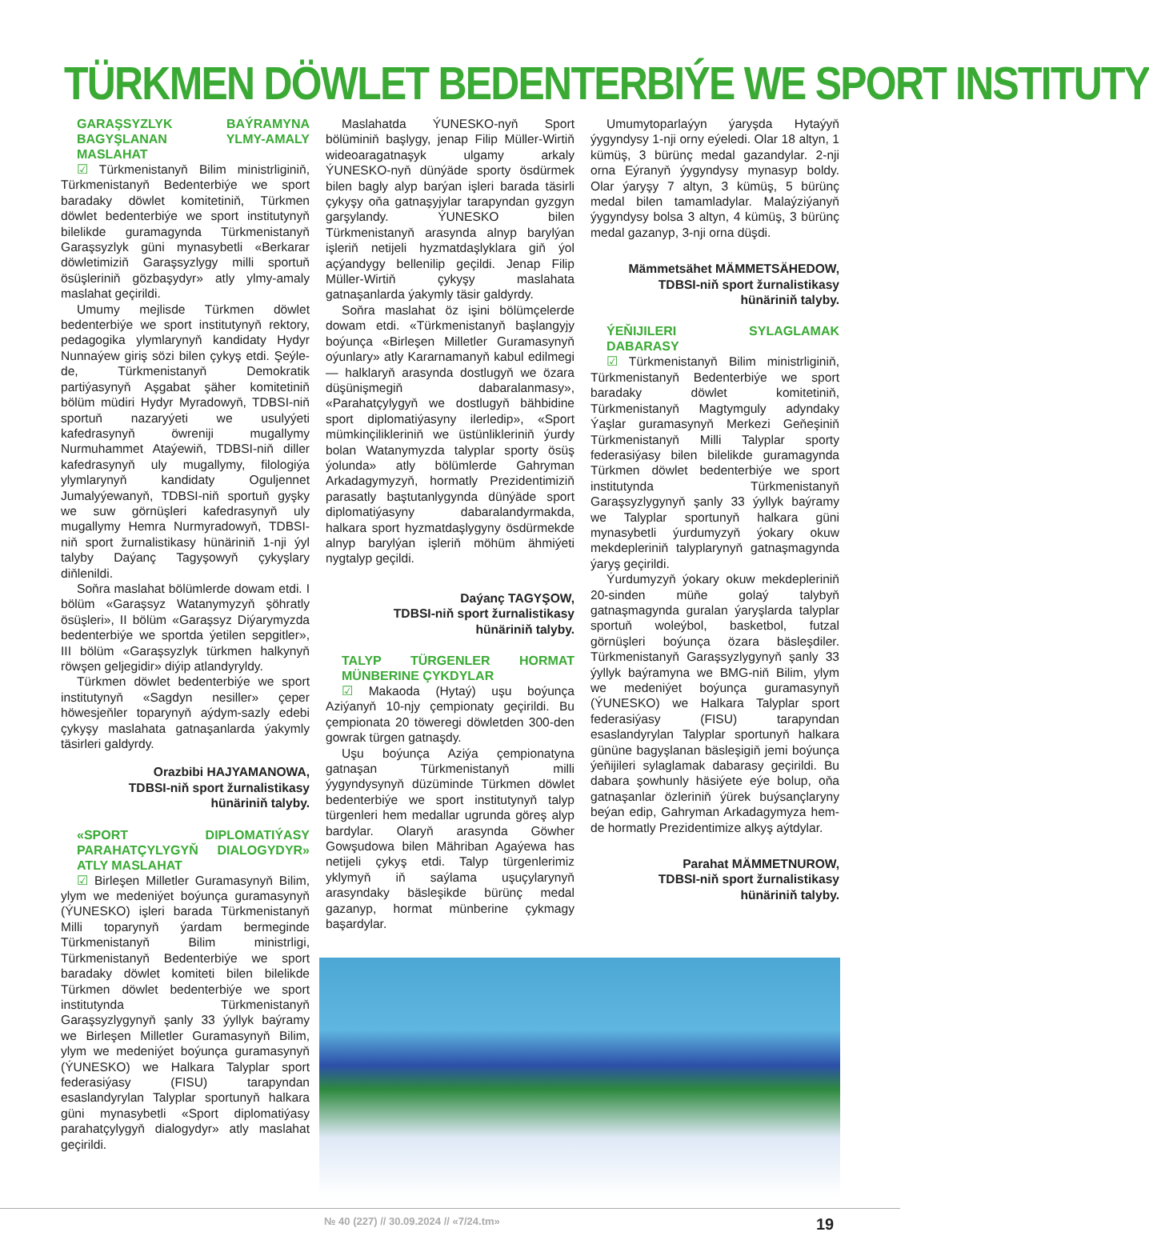TÜRKMEN DÖWLET BEDENTERBIÝE WE SPORT INSTITUTY
GARAŞSYZLYK BAÝRAMYNA BAGYŞLANAN YLMY-AMALY MASLAHAT
☑ Türkmenistanyň Bilim ministrliginiň, Türkmenistanyň Bedenterbiýe we sport baradaky döwlet komitetiniň, Türkmen döwlet bedenterbiýe we sport institutynyň bilelikde guramagynda Türkmenistanyň Garaşsyzlyk güni mynasybetli «Berkarar döwletimiziň Garaşsyzlygy milli sportuň ösüşleriniň gözbaşydyr» atly ylmy-amaly maslahat geçirildi.
Umumy mejlisde Türkmen döwlet bedenterbiýe we sport institutynyň rektory, pedagogika ylymlarynyň kandidaty Hydyr Nunnaýew giriş sözi bilen çykyş etdi. Şeýle-de, Türkmenistanyň Demokratik partiýasynyň Aşgabat şäher komitetiniň bölüm müdiri Hydyr Myradowyň, TDBSI-niň sportuň nazaryýeti we usulyýeti kafedrasynyň öwreniji mugallymy Nurmuhammet Ataýewiň, TDBSI-niň diller kafedrasynyň uly mugallymy, filologiýa ylymlarynyň kandidaty Oguljennet Jumalyýewanyň, TDBSI-niň sportuň gyşky we suw görnüşleri kafedrasynyň uly mugallymy Hemra Nurmyradowyň, TDBSI-niň sport žurnalistikasy hünäriniň 1-nji ýyl talyby Daýanç Tagyşowyň çykyşlary diňlenildi.
Soňra maslahat bölümlerde dowam etdi. I bölüm «Garaşsyz Watanymyzyň şöhratly ösüşleri», II bölüm «Garaşsyz Diýarymyzda bedenterbiýe we sportda ýetilen sepgitler», III bölüm «Garaşsyzlyk türkmen halkynyň röwşen geljegidir» diýip atlandyryldy.
Türkmen döwlet bedenterbiýe we sport institutynyň «Sagdyn nesiller» çeper höwesjeňler toparynyň aýdym-sazly edebi çykyşy maslahata gatnaşanlarda ýakymly täsirleri galdyrdy.
Orazbibi HAJYAMANOWA,
TDBSI-niň sport žurnalistikasy
hünäriniň talyby.
«SPORT DIPLOMATIÝASY PARAHATÇYLYGYŇ DIALOGYDYR» ATLY MASLAHAT
☑ Birleşen Milletler Guramasynyň Bilim, ylym we medeniýet boýunça guramasynyň (ÝUNESKO) işleri barada Türkmenistanyň Milli toparynyň ýardam bermeginde Türkmenistanyň Bilim ministrligi, Türkmenistanyň Bedenterbiýe we sport baradaky döwlet komiteti bilen bilelikde Türkmen döwlet bedenterbiýe we sport institutynda Türkmenistanyň Garaşsyzlygynyň şanly 33 ýyllyk baýramy we Birleşen Milletler Guramasynyň Bilim, ylym we medeniýet boýunça guramasynyň (ÝUNESKO) we Halkara Talyplar sport federasiýasy (FISU) tarapyndan esaslandyrylan Talyplar sportunyň halkara güni mynasybetli «Sport diplomatiýasy parahatçylygyň dialogydyr» atly maslahat geçirildi.
Maslahatda ÝUNESKO-nyň Sport bölüminiň başlygy, jenap Filip Müller-Wirtiň wideoaragatnaşyk ulgamy arkaly ÝUNESKO-nyň dünýäde sporty ösdürmek bilen bagly alyp barýan işleri barada täsirli çykyşy oňa gatnaşyjylar tarapyndan gyzgyn garşylandy. ÝUNESKO bilen Türkmenistanyň arasynda alnyp barylýan işleriň netijeli hyzmatdaşlyklara giň ýol açýandygy bellenilip geçildi. Jenap Filip Müller-Wirtiň çykyşy maslahata gatnaşanlarda ýakymly täsir galdyrdy.
Soňra maslahat öz işini bölümçelerde dowam etdi. «Türkmenistanyň başlangyjy boýunça «Birleşen Milletler Guramasynyň oýunlary» atly Kararnamanyň kabul edilmegi — halklaryň arasynda dostlugyň we özara düşünişmegiň dabaralanmasy», «Parahatçylygyň we dostlugyň bähbidine sport diplomatiýasyny ilerledip», «Sport mümkinçilikleriniň we üstünlikleriniň ýurdy bolan Watanymyzda talyplar sporty ösüş ýolunda» atly bölümlerde Gahryman Arkadagymyzyň, hormatly Prezidentimiziň parasatly baştutanlygynda dünýäde sport diplomatiýasyny dabaralandyrmakda, halkara sport hyzmatdaşlygyny ösdürmekde alnyp barylýan işleriň möhüm ähmiýeti nygtalyp geçildi.
Daýanç TAGYŞOW,
TDBSI-niň sport žurnalistikasy
hünäriniň talyby.
TALYP TÜRGENLER HORMAT MÜNBERINE ÇYKDYLAR
☑ Makaoda (Hytaý) uşu boýunça Aziýanyň 10-njy çempionaty geçirildi. Bu çempionata 20 töweregi döwletden 300-den gowrak türgen gatnaşdy.
Uşu boýunça Aziýa çempionatyna gatnaşan Türkmenistanyň milli ýygyndysynyň düzüminde Türkmen döwlet bedenterbiýe we sport institutynyň talyp türgenleri hem medallar ugrunda göreş alyp bardylar. Olaryň arasynda Göwher Gowşudowa bilen Mähriban Agaýewa has netijeli çykyş etdi. Talyp türgenlerimiz yklymyň iň saýlama uşuçylarynyň arasyndaky bäsleşikde bürünç medal gazanyp, hormat münberine çykmagy başardylar.
Umumytoparlaýyn ýaryşda Hytaýyň ýygyndysy 1-nji orny eýeledi. Olar 18 altyn, 1 kümüş, 3 bürünç medal gazandylar. 2-nji orna Eýranyň ýygyndysy mynasyp boldy. Olar ýaryşy 7 altyn, 3 kümüş, 5 bürünç medal bilen tamamladylar. Malaýziýanyň ýygyndysy bolsa 3 altyn, 4 kümüş, 3 bürünç medal gazanyp, 3-nji orna düşdi.
Mämmetsähet MÄMMETSÄHEDOW,
TDBSI-niň sport žurnalistikasy
hünäriniň talyby.
ÝEŇIJILERI SYLAGLAMAK DABARASY
☑ Türkmenistanyň Bilim ministrliginiň, Türkmenistanyň Bedenterbiýe we sport baradaky döwlet komitetiniň, Türkmenistanyň Magtymguly adyndaky Ýaşlar guramasynyň Merkezi Geňeşiniň Türkmenistanyň Milli Talyplar sporty federasiýasy bilen bilelikde guramagynda Türkmen döwlet bedenterbiýe we sport institutynda Türkmenistanyň Garaşsyzlygynyň şanly 33 ýyllyk baýramy we Talyplar sportunyň halkara güni mynasybetli ýurdumyzyň ýokary okuw mekdepleriniň talyplarynyň gatnaşmagynda ýaryş geçirildi.
Ýurdumyzyň ýokary okuw mekdepleriniň 20-sinden müňe golaý talybyň gatnaşmagynda guralan ýaryşlarda talyplar sportuň woleýbol, basketbol, futzal görnüşleri boýunça özara bäsleşdiler. Türkmenistanyň Garaşsyzlygynyň şanly 33 ýyllyk baýramyna we BMG-niň Bilim, ylym we medeniýet boýunça guramasynyň (ÝUNESKO) we Halkara Talyplar sport federasiýasy (FISU) tarapyndan esaslandyrylan Talyplar sportunyň halkara gününe bagyşlanan bäsleşigiň jemi boýunça ýeňijileri sylaglamak dabarasy geçirildi. Bu dabara şowhunly häsiýete eýe bolup, oňa gatnaşanlar özleriniň ýürek buýsançlaryny beýan edip, Gahryman Arkadagymyza hem-de hormatly Prezidentimize alkyş aýtdylar.
Parahat MÄMMETNUROW,
TDBSI-niň sport žurnalistikasy
hünäriniň talyby.
№ 40 (227) // 30.09.2024 // «7/24.tm» 19